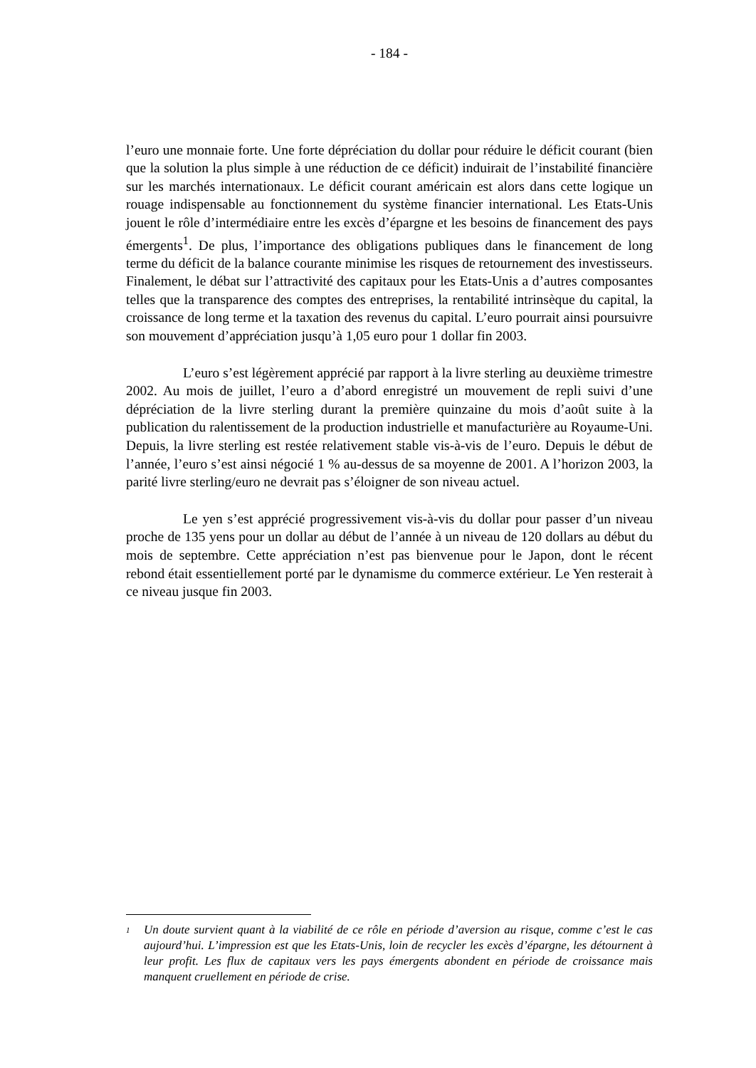- 184 -
l’euro une monnaie forte. Une forte dépréciation du dollar pour réduire le déficit courant (bien que la solution la plus simple à une réduction de ce déficit) induirait de l’instabilité financière sur les marchés internationaux. Le déficit courant américain est alors dans cette logique un rouage indispensable au fonctionnement du système financier international. Les Etats-Unis jouent le rôle d’intermédiaire entre les excès d’épargne et les besoins de financement des pays émergents<sup>1</sup>. De plus, l’importance des obligations publiques dans le financement de long terme du déficit de la balance courante minimise les risques de retournement des investisseurs. Finalement, le débat sur l’attractivité des capitaux pour les Etats-Unis a d’autres composantes telles que la transparence des comptes des entreprises, la rentabilité intrinsèque du capital, la croissance de long terme et la taxation des revenus du capital. L’euro pourrait ainsi poursuivre son mouvement d’appréciation jusqu’à 1,05 euro pour 1 dollar fin 2003.
L’euro s’est légèrement apprécié par rapport à la livre sterling au deuxième trimestre 2002. Au mois de juillet, l’euro a d’abord enregistré un mouvement de repli suivi d’une dépréciation de la livre sterling durant la première quinzaine du mois d’août suite à la publication du ralentissement de la production industrielle et manufacturière au Royaume-Uni. Depuis, la livre sterling est restée relativement stable vis-à-vis de l’euro. Depuis le début de l’année, l’euro s’est ainsi négocié 1 % au-dessus de sa moyenne de 2001. A l’horizon 2003, la parité livre sterling/euro ne devrait pas s’éloigner de son niveau actuel.
Le yen s’est apprécié progressivement vis-à-vis du dollar pour passer d’un niveau proche de 135 yens pour un dollar au début de l’année à un niveau de 120 dollars au début du mois de septembre. Cette appréciation n’est pas bienvenue pour le Japon, dont le récent rebond était essentiellement porté par le dynamisme du commerce extérieur. Le Yen resterait à ce niveau jusque fin 2003.
<sup>1</sup> Un doute survient quant à la viabilité de ce rôle en période d’aversion au risque, comme c’est le cas aujourd’hui. L’impression est que les Etats-Unis, loin de recycler les excès d’épargne, les détournent à leur profit. Les flux de capitaux vers les pays émergents abondent en période de croissance mais manquent cruellement en période de crise.